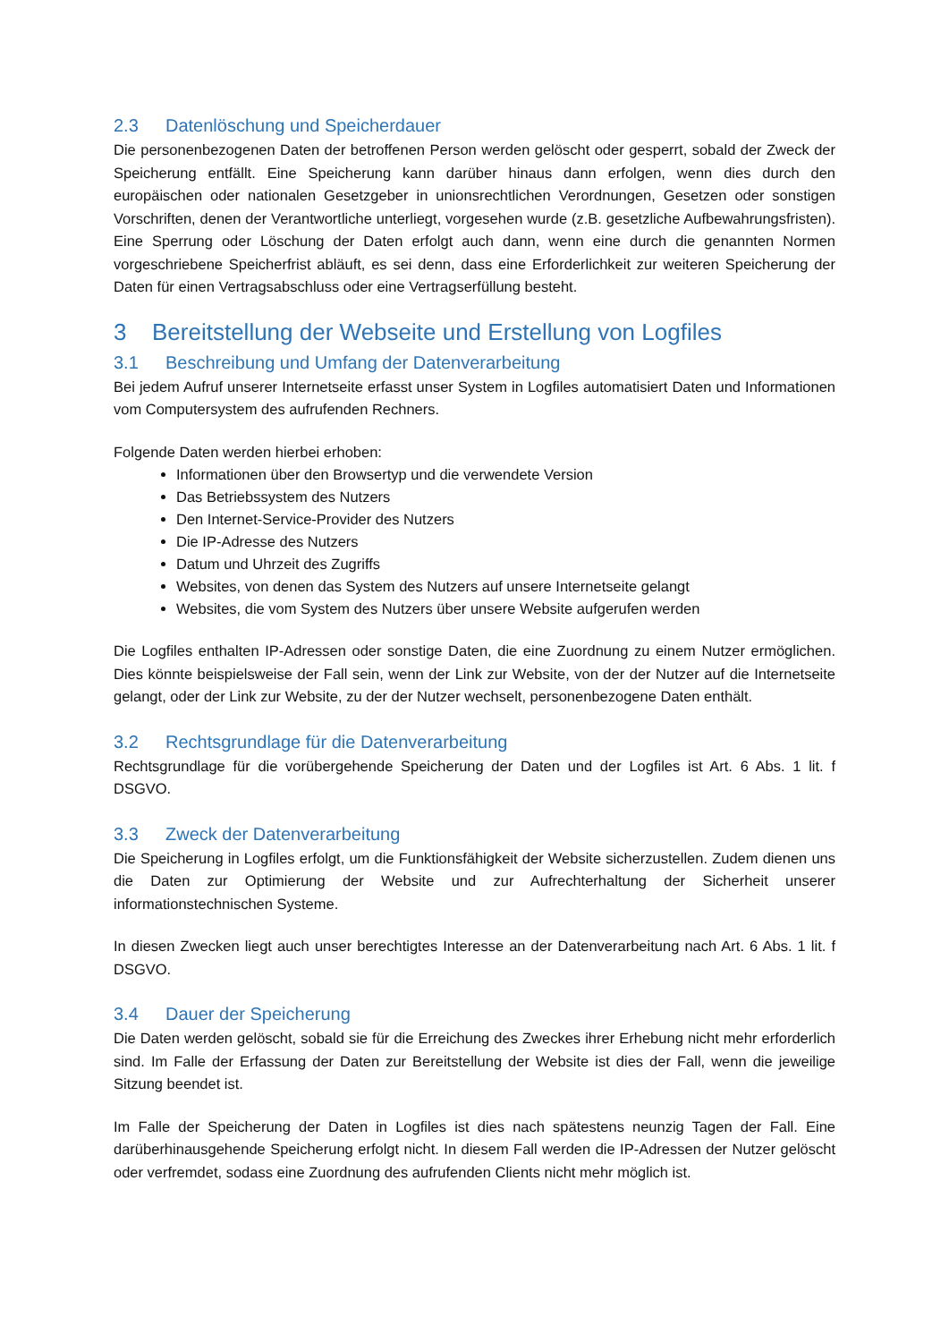2.3 Datenlöschung und Speicherdauer
Die personenbezogenen Daten der betroffenen Person werden gelöscht oder gesperrt, sobald der Zweck der Speicherung entfällt. Eine Speicherung kann darüber hinaus dann erfolgen, wenn dies durch den europäischen oder nationalen Gesetzgeber in unionsrechtlichen Verordnungen, Gesetzen oder sonstigen Vorschriften, denen der Verantwortliche unterliegt, vorgesehen wurde (z.B. gesetzliche Aufbewahrungsfristen). Eine Sperrung oder Löschung der Daten erfolgt auch dann, wenn eine durch die genannten Normen vorgeschriebene Speicherfrist abläuft, es sei denn, dass eine Erforderlichkeit zur weiteren Speicherung der Daten für einen Vertragsabschluss oder eine Vertragserfüllung besteht.
3 Bereitstellung der Webseite und Erstellung von Logfiles
3.1 Beschreibung und Umfang der Datenverarbeitung
Bei jedem Aufruf unserer Internetseite erfasst unser System in Logfiles automatisiert Daten und Informationen vom Computersystem des aufrufenden Rechners.
Folgende Daten werden hierbei erhoben:
Informationen über den Browsertyp und die verwendete Version
Das Betriebssystem des Nutzers
Den Internet-Service-Provider des Nutzers
Die IP-Adresse des Nutzers
Datum und Uhrzeit des Zugriffs
Websites, von denen das System des Nutzers auf unsere Internetseite gelangt
Websites, die vom System des Nutzers über unsere Website aufgerufen werden
Die Logfiles enthalten IP-Adressen oder sonstige Daten, die eine Zuordnung zu einem Nutzer ermöglichen. Dies könnte beispielsweise der Fall sein, wenn der Link zur Website, von der der Nutzer auf die Internetseite gelangt, oder der Link zur Website, zu der der Nutzer wechselt, personenbezogene Daten enthält.
3.2 Rechtsgrundlage für die Datenverarbeitung
Rechtsgrundlage für die vorübergehende Speicherung der Daten und der Logfiles ist Art. 6 Abs. 1 lit. f DSGVO.
3.3 Zweck der Datenverarbeitung
Die Speicherung in Logfiles erfolgt, um die Funktionsfähigkeit der Website sicherzustellen. Zudem dienen uns die Daten zur Optimierung der Website und zur Aufrechterhaltung der Sicherheit unserer informationstechnischen Systeme.
In diesen Zwecken liegt auch unser berechtigtes Interesse an der Datenverarbeitung nach Art. 6 Abs. 1 lit. f DSGVO.
3.4 Dauer der Speicherung
Die Daten werden gelöscht, sobald sie für die Erreichung des Zweckes ihrer Erhebung nicht mehr erforderlich sind. Im Falle der Erfassung der Daten zur Bereitstellung der Website ist dies der Fall, wenn die jeweilige Sitzung beendet ist.
Im Falle der Speicherung der Daten in Logfiles ist dies nach spätestens neunzig Tagen der Fall. Eine darüberhinausgehende Speicherung erfolgt nicht. In diesem Fall werden die IP-Adressen der Nutzer gelöscht oder verfremdet, sodass eine Zuordnung des aufrufenden Clients nicht mehr möglich ist.